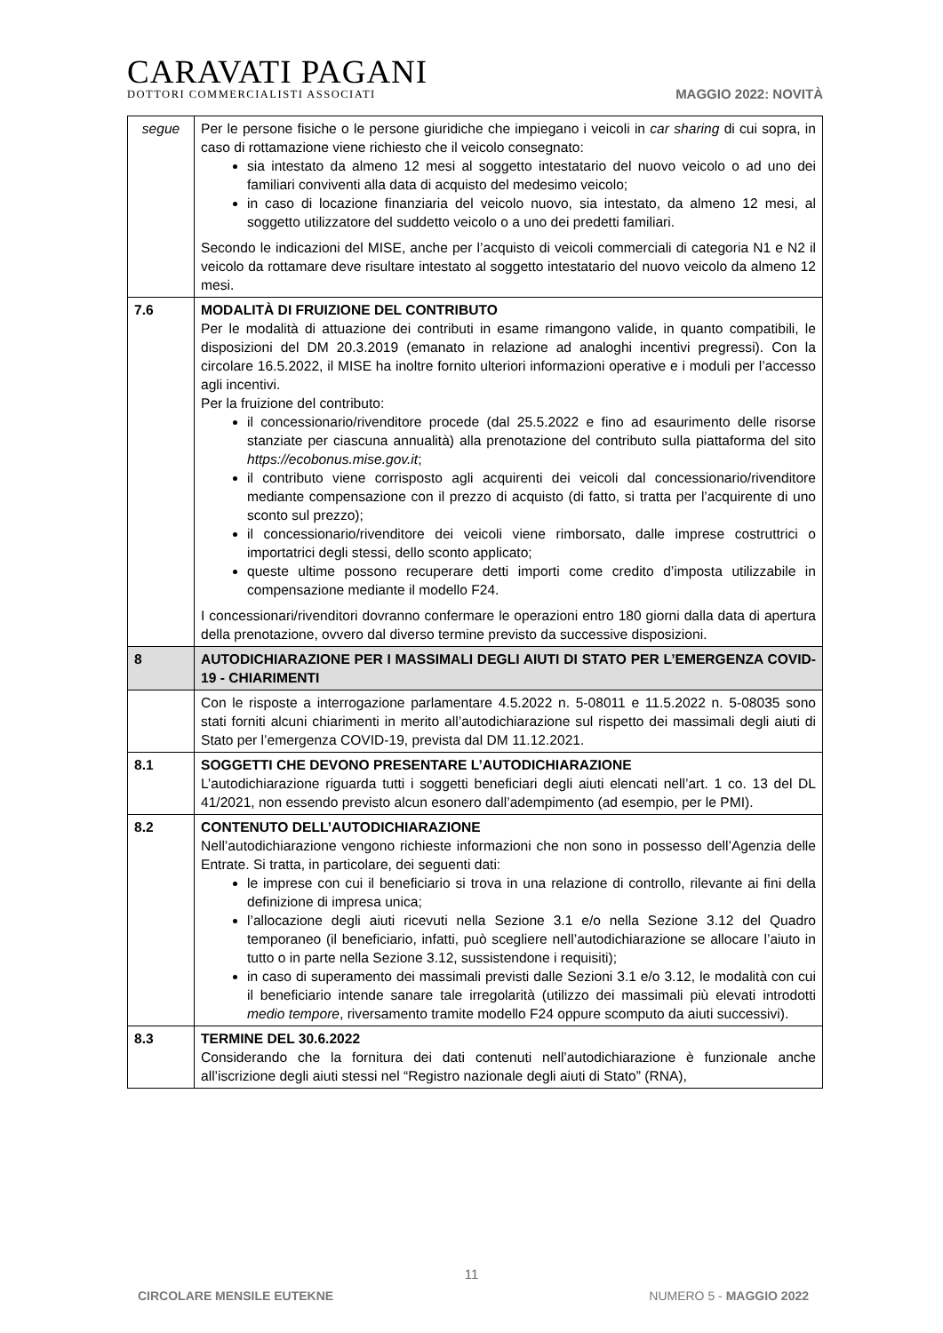CARAVATI PAGANI
DOTTORI COMMERCIALISTI ASSOCIATI
MAGGIO 2022: NOVITÀ
| segue | Per le persone fisiche o le persone giuridiche che impiegano i veicoli in car sharing di cui sopra, in caso di rottamazione viene richiesto che il veicolo consegnato: sia intestato da almeno 12 mesi al soggetto intestatario del nuovo veicolo o ad uno dei familiari conviventi alla data di acquisto del medesimo veicolo; in caso di locazione finanziaria del veicolo nuovo, sia intestato, da almeno 12 mesi, al soggetto utilizzatore del suddetto veicolo o a uno dei predetti familiari. Secondo le indicazioni del MISE, anche per l’acquisto di veicoli commerciali di categoria N1 e N2 il veicolo da rottamare deve risultare intestato al soggetto intestatario del nuovo veicolo da almeno 12 mesi. |
| 7.6 | MODALITÀ DI FRUIZIONE DEL CONTRIBUTO Per le modalità di attuazione dei contributi in esame rimangono valide, in quanto compatibili, le disposizioni del DM 20.3.2019 (emanato in relazione ad analoghi incentivi pregressi). Con la circolare 16.5.2022, il MISE ha inoltre fornito ulteriori informazioni operative e i moduli per l’accesso agli incentivi. Per la fruizione del contributo: il concessionario/rivenditore procede (dal 25.5.2022 e fino ad esaurimento delle risorse stanziate per ciascuna annualità) alla prenotazione del contributo sulla piattaforma del sito https://ecobonus.mise.gov.it ; il contributo viene corrisposto agli acquirenti dei veicoli dal concessionario/rivenditore mediante compensazione con il prezzo di acquisto (di fatto, si tratta per l’acquirente di uno sconto sul prezzo); il concessionario/rivenditore dei veicoli viene rimborsato, dalle imprese costruttrici o importatrici degli stessi, dello sconto applicato; queste ultime possono recuperare detti importi come credito d’imposta utilizzabile in compensazione mediante il modello F24. I concessionari/rivenditori dovranno confermare le operazioni entro 180 giorni dalla data di apertura della prenotazione, ovvero dal diverso termine previsto da successive disposizioni. |
| 8 | AUTODICHIARAZIONE PER I MASSIMALI DEGLI AIUTI DI STATO PER L’EMERGENZA COVID-19 - CHIARIMENTI |
| | Con le risposte a interrogazione parlamentare 4.5.2022 n. 5-08011 e 11.5.2022 n. 5-08035 sono stati forniti alcuni chiarimenti in merito all’autodichiarazione sul rispetto dei massimali degli aiuti di Stato per l’emergenza COVID-19, prevista dal DM 11.12.2021. |
| 8.1 | SOGGETTI CHE DEVONO PRESENTARE L’AUTODICHIARAZIONE L’autodichiarazione riguarda tutti i soggetti beneficiari degli aiuti elencati nell’art. 1 co. 13 del DL 41/2021, non essendo previsto alcun esonero dall’adempimento (ad esempio, per le PMI). |
| 8.2 | CONTENUTO DELL’AUTODICHIARAZIONE Nell’autodichiarazione vengono richieste informazioni che non sono in possesso dell’Agenzia delle Entrate. Si tratta, in particolare, dei seguenti dati: le imprese con cui il beneficiario si trova in una relazione di controllo, rilevante ai fini della definizione di impresa unica; l’allocazione degli aiuti ricevuti nella Sezione 3.1 e/o nella Sezione 3.12 del Quadro temporaneo (il beneficiario, infatti, può scegliere nell’autodichiarazione se allocare l’aiuto in tutto o in parte nella Sezione 3.12, sussistendone i requisiti); in caso di superamento dei massimali previsti dalle Sezioni 3.1 e/o 3.12, le modalità con cui il beneficiario intende sanare tale irregolarità (utilizzo dei massimali più elevati introdotti medio tempore , riversamento tramite modello F24 oppure scomputo da aiuti successivi). |
| 8.3 | TERMINE DEL 30.6.2022 Considerando che la fornitura dei dati contenuti nell’autodichiarazione è funzionale anche all’iscrizione degli aiuti stessi nel “Registro nazionale degli aiuti di Stato” (RNA), |
11
CIRCOLARE MENSILE EUTEKNE NUMERO 5 - MAGGIO 2022